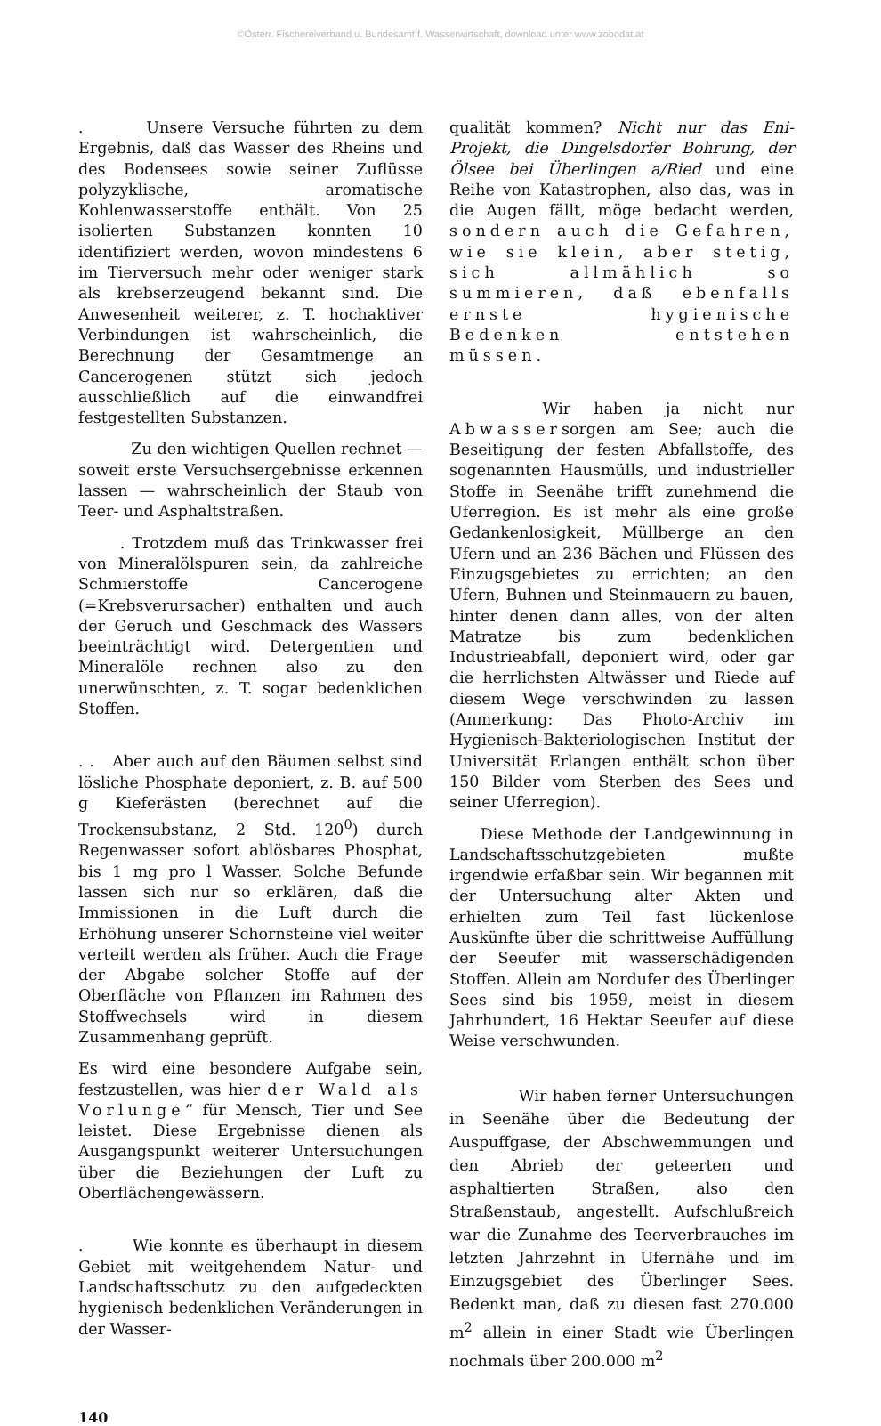©Österr. Fischereiverband u. Bundesamt f. Wasserwirtschaft, download unter www.zobodat.at
. Unsere Versuche führten zu dem Ergebnis, daß das Wasser des Rheins und des Bodensees sowie seiner Zuflüsse polyzyklische, aromatische Kohlenwasserstoffe enthält. Von 25 isolierten Substanzen konnten 10 identifiziert werden, wovon mindestens 6 im Tierversuch mehr oder weniger stark als krebserzeugend bekannt sind. Die Anwesenheit weiterer, z. T. hochaktiver Verbindungen ist wahrscheinlich, die Berechnung der Gesamtmenge an Cancerogenen stützt sich jedoch ausschließlich auf die einwandfrei festgestellten Substanzen.
Zu den wichtigen Quellen rechnet — soweit erste Versuchsergebnisse erkennen lassen — wahrscheinlich der Staub von Teer- und Asphaltstraßen.
. Trotzdem muß das Trinkwasser frei von Mineralölspuren sein, da zahlreiche Schmierstoffe Cancerogene (=Krebsverursacher) enthalten und auch der Geruch und Geschmack des Wassers beeinträchtigt wird. Detergentien und Mineralöle rechnen also zu den unerwünschten, z. T. sogar bedenklichen Stoffen.
. . Aber auch auf den Bäumen selbst sind lösliche Phosphate deponiert, z. B. auf 500 g Kieferästen (berechnet auf die Trockensubstanz, 2 Std. 120<sup>0</sup>) durch Regenwasser sofort ablösbares Phosphat, bis 1 mg pro l Wasser. Solche Befunde lassen sich nur so erklären, daß die Immissionen in die Luft durch die Erhöhung unserer Schornsteine viel weiter verteilt werden als früher. Auch die Frage der Abgabe solcher Stoffe auf der Oberfläche von Pflanzen im Rahmen des Stoffwechsels wird in diesem Zusammenhang geprüft.
Es wird eine besondere Aufgabe sein, festzustellen, was hier der Wald als Vorlunge“ für Mensch, Tier und See leistet. Diese Ergebnisse dienen als Ausgangspunkt weiterer Untersuchungen über die Beziehungen der Luft zu Oberflächengewässern.
. Wie konnte es überhaupt in diesem Gebiet mit weitgehendem Natur- und Landschaftsschutz zu den aufgedeckten hygienisch bedenklichen Veränderungen in der Wasser-
qualität kommen? Nicht nur das Eni-Projekt, die Dingelsdorfer Bohrung, der Ölsee bei Überlingen a/Ried und eine Reihe von Katastrophen, also das, was in die Augen fällt, möge bedacht werden, sondern auch die Gefahren, wie sie klein, aber stetig, sich allmählich so summieren, daß ebenfalls ernste hygienische Bedenken entstehen müssen.
Wir haben ja nicht nur Abwassersorgen am See; auch die Beseitigung der festen Abfallstoffe, des sogenannten Hausmülls, und industrieller Stoffe in Seenähe trifft zunehmend die Uferregion. Es ist mehr als eine große Gedankenlosigkeit, Müllberge an den Ufern und an 236 Bächen und Flüssen des Einzugsgebietes zu errichten; an den Ufern, Buhnen und Steinmauern zu bauen, hinter denen dann alles, von der alten Matratze bis zum bedenklichen Industrieabfall, deponiert wird, oder gar die herrlichsten Altwässer und Riede auf diesem Wege verschwinden zu lassen (Anmerkung: Das Photo-Archiv im Hygienisch-Bakteriologischen Institut der Universität Erlangen enthält schon über 150 Bilder vom Sterben des Sees und seiner Uferregion).
Diese Methode der Landgewinnung in Landschaftsschutzgebieten mußte irgendwie erfaßbar sein. Wir begannen mit der Untersuchung alter Akten und erhielten zum Teil fast lückenlose Auskünfte über die schrittweise Auffüllung der Seeufer mit wasserschädigenden Stoffen. Allein am Nordufer des Überlinger Sees sind bis 1959, meist in diesem Jahrhundert, 16 Hektar Seeufer auf diese Weise verschwunden.
Wir haben ferner Untersuchungen in Seenähe über die Bedeutung der Auspuffgase, der Abschwemmungen und den Abrieb der geteerten und asphaltierten Straßen, also den Straßenstaub, angestellt. Aufschlußreich war die Zunahme des Teerverbrauches im letzten Jahrzehnt in Ufernähe und im Einzugsgebiet des Überlinger Sees. Bedenkt man, daß zu diesen fast 270.000 m<sup>2</sup> allein in einer Stadt wie Überlingen nochmals über 200.000 m<sup>2</sup>
140